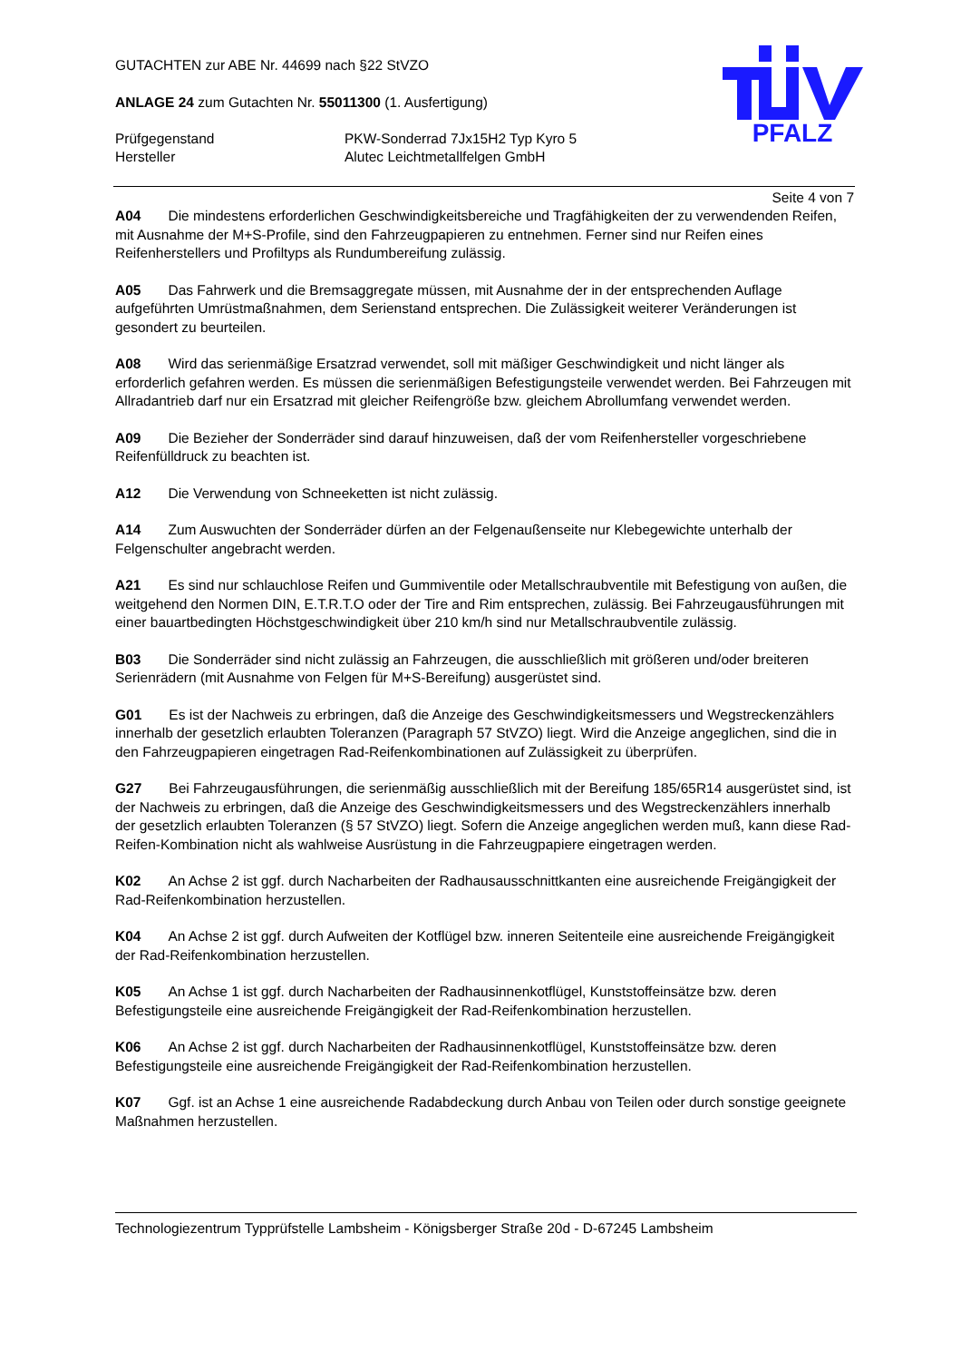PFALZ
GUTACHTEN zur ABE Nr. 44699 nach §22 StVZO
ANLAGE 24 zum Gutachten Nr. 55011300 (1. Ausfertigung)
Prüfgegenstand PKW-Sonderrad 7Jx15H2 Typ Kyro 5
Hersteller Alutec Leichtmetallfelgen GmbH
Seite 4 von 7
A04 Die mindestens erforderlichen Geschwindigkeitsbereiche und Tragfähigkeiten der zu verwendenden Reifen, mit Ausnahme der M+S-Profile, sind den Fahrzeugpapieren zu entnehmen. Ferner sind nur Reifen eines Reifenherstellers und Profiltyps als Rundumbereifung zulässig.
A05 Das Fahrwerk und die Bremsaggregate müssen, mit Ausnahme der in der entsprechenden Auflage aufgeführten Umrüstmaßnahmen, dem Serienstand entsprechen. Die Zulässigkeit weiterer Veränderungen ist gesondert zu beurteilen.
A08 Wird das serienmäßige Ersatzrad verwendet, soll mit mäßiger Geschwindigkeit und nicht länger als erforderlich gefahren werden. Es müssen die serienmäßigen Befestigungsteile verwendet werden. Bei Fahrzeugen mit Allradantrieb darf nur ein Ersatzrad mit gleicher Reifengröße bzw. gleichem Abrollumfang verwendet werden.
A09 Die Bezieher der Sonderräder sind darauf hinzuweisen, daß der vom Reifenhersteller vorgeschriebene Reifenfülldruck zu beachten ist.
A12 Die Verwendung von Schneeketten ist nicht zulässig.
A14 Zum Auswuchten der Sonderräder dürfen an der Felgenaußenseite nur Klebegewichte unterhalb der Felgenschulter angebracht werden.
A21 Es sind nur schlauchlose Reifen und Gummiventile oder Metallschraubventile mit Befestigung von außen, die weitgehend den Normen DIN, E.T.R.T.O oder der Tire and Rim entsprechen, zulässig. Bei Fahrzeugausführungen mit einer bauartbedingten Höchstgeschwindigkeit über 210 km/h sind nur Metallschraubventile zulässig.
B03 Die Sonderräder sind nicht zulässig an Fahrzeugen, die ausschließlich mit größeren und/oder breiteren Serienrädern (mit Ausnahme von Felgen für M+S-Bereifung) ausgerüstet sind.
G01 Es ist der Nachweis zu erbringen, daß die Anzeige des Geschwindigkeitsmessers und Wegstreckenzählers innerhalb der gesetzlich erlaubten Toleranzen (Paragraph 57 StVZO) liegt. Wird die Anzeige angeglichen, sind die in den Fahrzeugpapieren eingetragen Rad-Reifenkombinationen auf Zulässigkeit zu überprüfen.
G27 Bei Fahrzeugausführungen, die serienmäßig ausschließlich mit der Bereifung 185/65R14 ausgerüstet sind, ist der Nachweis zu erbringen, daß die Anzeige des Geschwindigkeitsmessers und des Wegstreckenzählers innerhalb der gesetzlich erlaubten Toleranzen (§ 57 StVZO) liegt. Sofern die Anzeige angeglichen werden muß, kann diese Rad-Reifen-Kombination nicht als wahlweise Ausrüstung in die Fahrzeugpapiere eingetragen werden.
K02 An Achse 2 ist ggf. durch Nacharbeiten der Radhausausschnittkanten eine ausreichende Freigängigkeit der Rad-Reifenkombination herzustellen.
K04 An Achse 2 ist ggf. durch Aufweiten der Kotflügel bzw. inneren Seitenteile eine ausreichende Freigängigkeit der Rad-Reifenkombination herzustellen.
K05 An Achse 1 ist ggf. durch Nacharbeiten der Radhausinnenkotflügel, Kunststoffeinsätze bzw. deren Befestigungsteile eine ausreichende Freigängigkeit der Rad-Reifenkombination herzustellen.
K06 An Achse 2 ist ggf. durch Nacharbeiten der Radhausinnenkotflügel, Kunststoffeinsätze bzw. deren Befestigungsteile eine ausreichende Freigängigkeit der Rad-Reifenkombination herzustellen.
K07 Ggf. ist an Achse 1 eine ausreichende Radabdeckung durch Anbau von Teilen oder durch sonstige geeignete Maßnahmen herzustellen.
Technologiezentrum Typprüfstelle Lambsheim - Königsberger Straße 20d - D-67245 Lambsheim